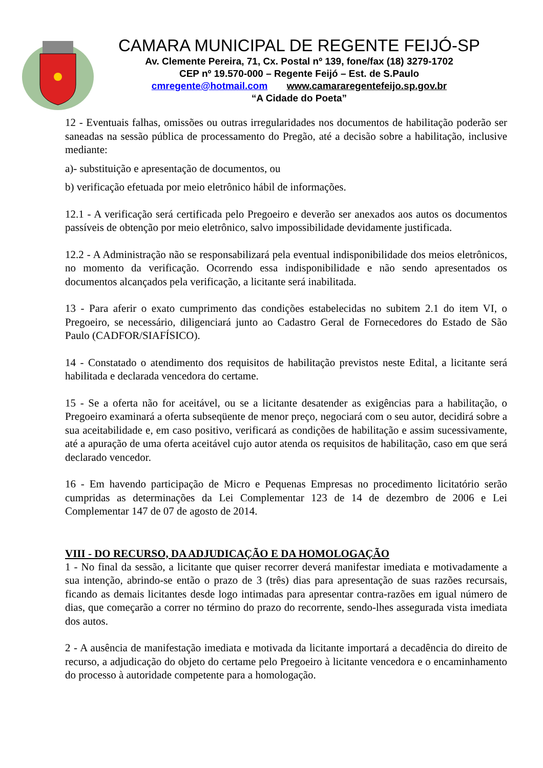CAMARA MUNICIPAL DE REGENTE FEIJÓ-SP
Av. Clemente Pereira, 71, Cx. Postal nº 139, fone/fax (18) 3279-1702
CEP nº 19.570-000 – Regente Feijó – Est. de S.Paulo
cmregente@hotmail.com www.camararegentefeijo.sp.gov.br
“A Cidade do Poeta”
12 - Eventuais falhas, omissões ou outras irregularidades nos documentos de habilitação poderão ser saneadas na sessão pública de processamento do Pregão, até a decisão sobre a habilitação, inclusive mediante:
a)- substituição e apresentação de documentos, ou
b) verificação efetuada por meio eletrônico hábil de informações.
12.1 - A verificação será certificada pelo Pregoeiro e deverão ser anexados aos autos os documentos passíveis de obtenção por meio eletrônico, salvo impossibilidade devidamente justificada.
12.2 - A Administração não se responsabilizará pela eventual indisponibilidade dos meios eletrônicos, no momento da verificação. Ocorrendo essa indisponibilidade e não sendo apresentados os documentos alcançados pela verificação, a licitante será inabilitada.
13 - Para aferir o exato cumprimento das condições estabelecidas no subitem 2.1 do item VI, o Pregoeiro, se necessário, diligenciará junto ao Cadastro Geral de Fornecedores do Estado de São Paulo (CADFOR/SIAFÍSICO).
14 - Constatado o atendimento dos requisitos de habilitação previstos neste Edital, a licitante será habilitada e declarada vencedora do certame.
15 - Se a oferta não for aceitável, ou se a licitante desatender as exigências para a habilitação, o Pregoeiro examinará a oferta subseqüente de menor preço, negociará com o seu autor, decidirá sobre a sua aceitabilidade e, em caso positivo, verificará as condições de habilitação e assim sucessivamente, até a apuração de uma oferta aceitável cujo autor atenda os requisitos de habilitação, caso em que será declarado vencedor.
16 - Em havendo participação de Micro e Pequenas Empresas no procedimento licitatório serão cumpridas as determinações da Lei Complementar 123 de 14 de dezembro de 2006 e Lei Complementar 147 de 07 de agosto de 2014.
VIII - DO RECURSO, DA ADJUDICAÇÃO E DA HOMOLOGAÇÃO
1 - No final da sessão, a licitante que quiser recorrer deverá manifestar imediata e motivadamente a sua intenção, abrindo-se então o prazo de 3 (três) dias para apresentação de suas razões recursais, ficando as demais licitantes desde logo intimadas para apresentar contra-razões em igual número de dias, que começarão a correr no término do prazo do recorrente, sendo-lhes assegurada vista imediata dos autos.
2 - A ausência de manifestação imediata e motivada da licitante importará a decadência do direito de recurso, a adjudicação do objeto do certame pelo Pregoeiro à licitante vencedora e o encaminhamento do processo à autoridade competente para a homologação.